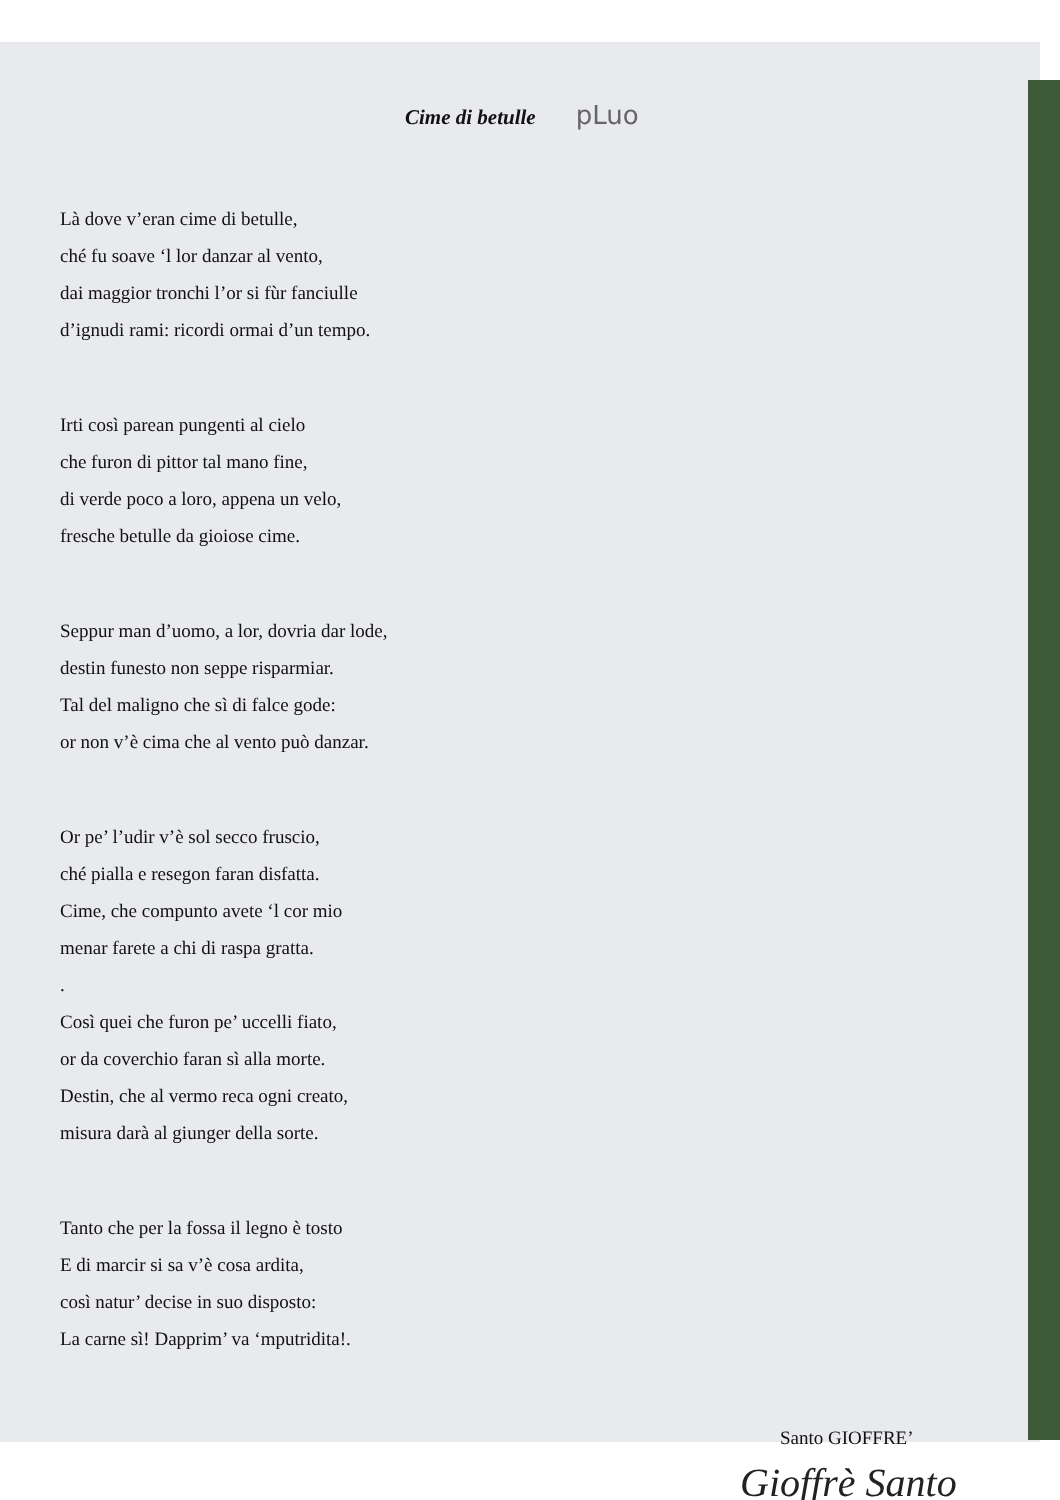Cime di betulle
pLuo
Là dove v’eran cime di betulle,
ché fu soave ‘l lor danzar al vento,
dai maggior tronchi l’or si fùr fanciulle
d’ignudi rami: ricordi ormai d’un tempo.
Irti così parean pungenti al cielo
che furon di pittor tal mano fine,
di verde poco a loro, appena un velo,
fresche betulle da gioiose cime.
Seppur man d’uomo, a lor, dovria dar lode,
destin funesto non seppe risparmiar.
Tal del maligno che sì di falce gode:
or non v’è cima che al vento può danzar.
Or pe’ l’udir v’è sol secco fruscio,
ché pialla e resegon faran disfatta.
Cime, che compunto avete ‘l cor mio
menar farete a chi di raspa gratta.
.
Così quei che furon pe’ uccelli fiato,
or da coverchio faran sì alla morte.
Destin, che al vermo reca ogni creato,
misura darà al giunger della sorte.
Tanto che per la fossa il legno è tosto
E di marcir si sa v’è cosa ardita,
così natur’ decise in suo disposto:
La carne sì! Dapprim’ va ‘mputridita!.
Santo GIOFFRE’
Gioffrè Santo